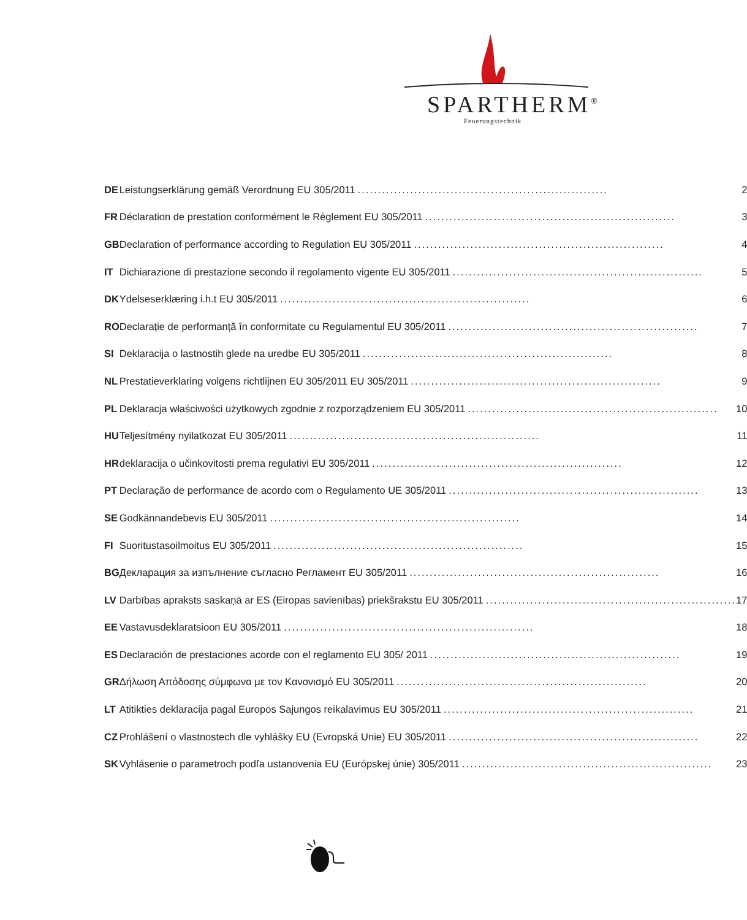SPARTHERM<sup>®</sup>
Feuerungstechnik
| DE | Leistungserklärung gemäß Verordnung EU 305/2011 .............................................................. 2 |
| FR | Déclaration de prestation conformément le Règlement EU 305/2011 .............................................................. 3 |
| GB | Declaration of performance according to Regulation EU 305/2011 .............................................................. 4 |
| IT | Dichiarazione di prestazione secondo il regolamento vigente EU 305/2011 .............................................................. 5 |
| DK | Ydelseserklæring i.h.t EU 305/2011 .............................................................. 6 |
| RO | Declarație de performanță în conformitate cu Regulamentul EU 305/2011 .............................................................. 7 |
| SI | Deklaracija o lastnostih glede na uredbe EU 305/2011 .............................................................. 8 |
| NL | Prestatieverklaring volgens richtlijnen EU 305/2011 EU 305/2011 .............................................................. 9 |
| PL | Deklaracja właściwości użytkowych zgodnie z rozporządzeniem EU 305/2011 .............................................................. 10 |
| HU | Teljesítmény nyilatkozat EU 305/2011 .............................................................. 11 |
| HR | deklaracija o učinkovitosti prema regulativi EU 305/2011 .............................................................. 12 |
| PT | Declaração de performance de acordo com o Regulamento UE 305/2011 .............................................................. 13 |
| SE | Godkännandebevis EU 305/2011 .............................................................. 14 |
| FI | Suoritustasoilmoitus EU 305/2011 .............................................................. 15 |
| BG | Декларация за изпълнение съгласно Регламент EU 305/2011 .............................................................. 16 |
| LV | Darbības apraksts saskaņā ar ES (Eiropas savienības) priekšrakstu EU 305/2011 .............................................................. 17 |
| EE | Vastavusdeklaratsioon EU 305/2011 .............................................................. 18 |
| ES | Declaración de prestaciones acorde con el reglamento EU 305/ 2011 .............................................................. 19 |
| GR | Δήλωση Απόδοσης σύμφωνα με τον Κανονισμό EU 305/2011 .............................................................. 20 |
| LT | Atitikties deklaracija pagal Europos Sajungos reikalavimus EU 305/2011 .............................................................. 21 |
| CZ | Prohlášení o vlastnostech dle vyhlášky EU (Evropská Unie) EU 305/2011 .............................................................. 22 |
| SK | Vyhlásenie o parametroch podľa ustanovenia EU (Európskej únie) 305/2011 .............................................................. 23 |